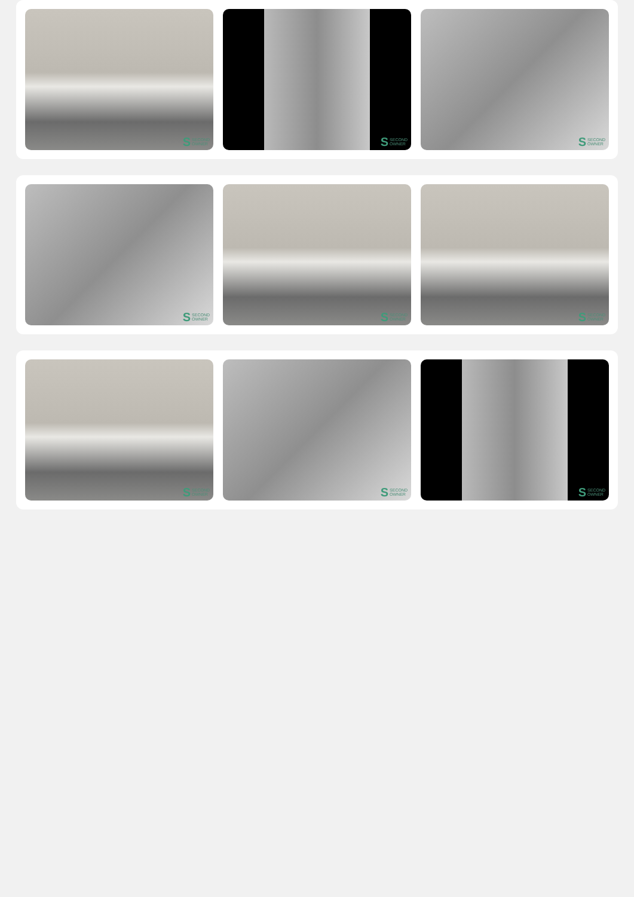S SECOND
OWNER
S SECOND
OWNER
S SECOND
OWNER
S SECOND
OWNER
S SECOND
OWNER
S SECOND
OWNER
S SECOND
OWNER
S SECOND
OWNER
S SECOND
OWNER